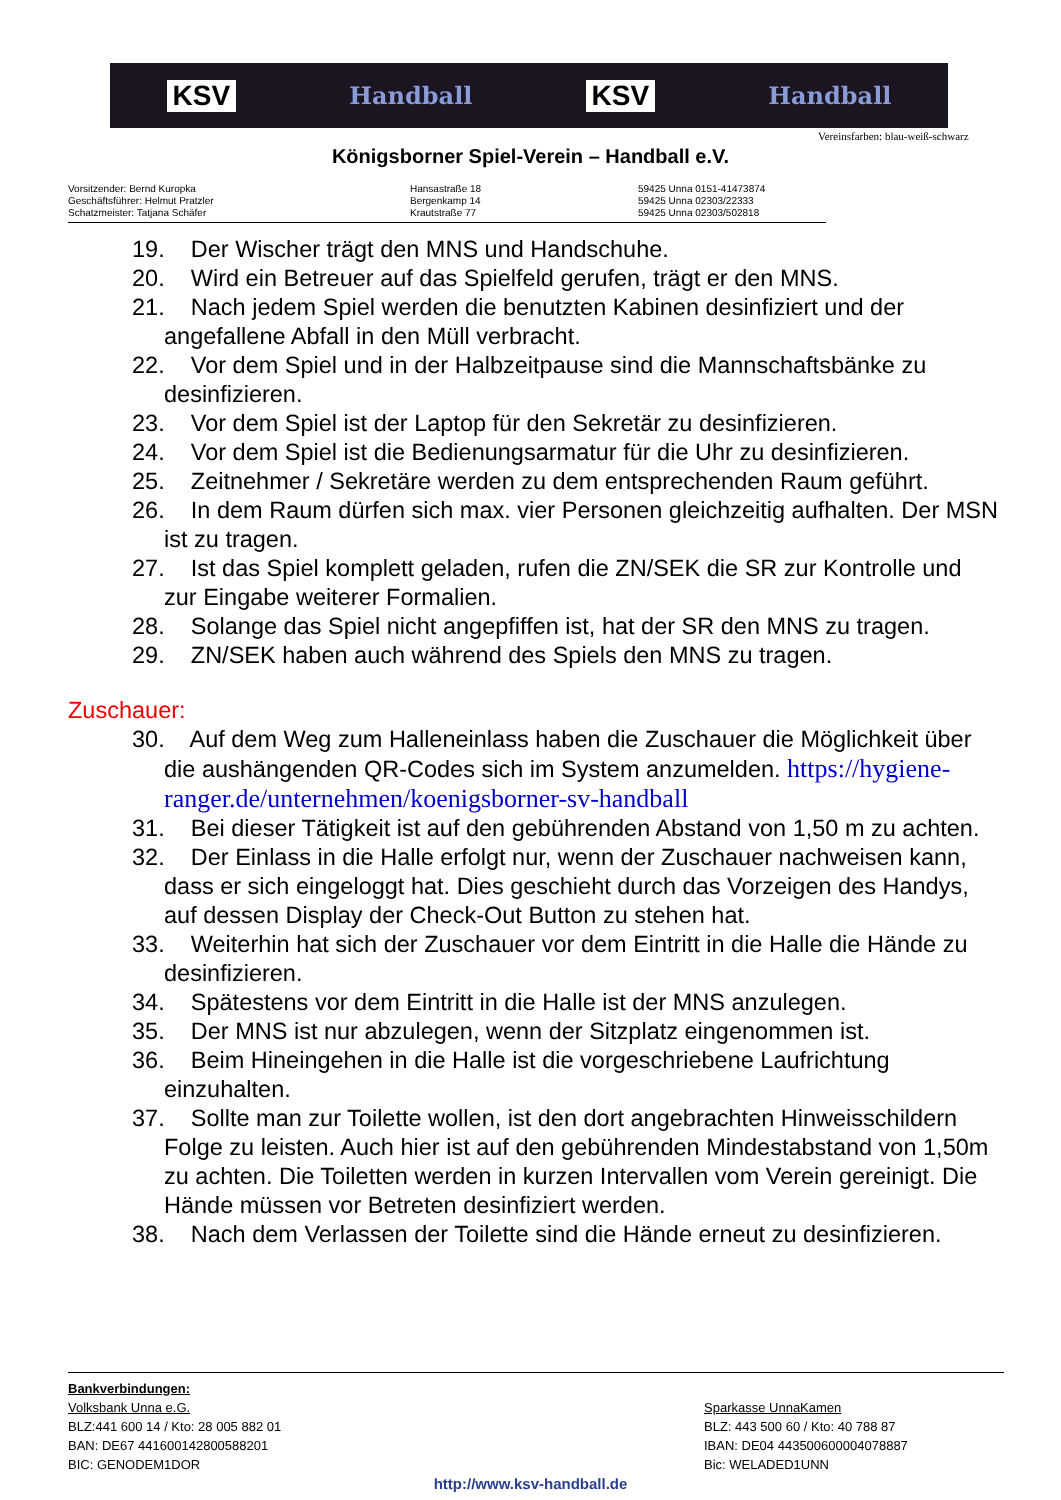KSV Handball KSV Handball
Vereinsfarben: blau-weiß-schwarz
Königsborner Spiel-Verein – Handball e.V.
Vorsitzender: Bernd Kuropka
Geschäftsführer: Helmut Pratzler
Schatzmeister: Tatjana Schäfer
Hansastraße 18
Bergenkamp 14
Krautstraße 77
59425 Unna 0151-41473874
59425 Unna 02303/22333
59425 Unna 02303/502818
19. Der Wischer trägt den MNS und Handschuhe.
20. Wird ein Betreuer auf das Spielfeld gerufen, trägt er den MNS.
21. Nach jedem Spiel werden die benutzten Kabinen desinfiziert und der angefallene Abfall in den Müll verbracht.
22. Vor dem Spiel und in der Halbzeitpause sind die Mannschaftsbänke zu desinfizieren.
23. Vor dem Spiel ist der Laptop für den Sekretär zu desinfizieren.
24. Vor dem Spiel ist die Bedienungsarmatur für die Uhr zu desinfizieren.
25. Zeitnehmer / Sekretäre werden zu dem entsprechenden Raum geführt.
26. In dem Raum dürfen sich max. vier Personen gleichzeitig aufhalten. Der MSN ist zu tragen.
27. Ist das Spiel komplett geladen, rufen die ZN/SEK die SR zur Kontrolle und zur Eingabe weiterer Formalien.
28. Solange das Spiel nicht angepfiffen ist, hat der SR den MNS zu tragen.
29. ZN/SEK haben auch während des Spiels den MNS zu tragen.
Zuschauer:
30. Auf dem Weg zum Halleneinlass haben die Zuschauer die Möglichkeit über die aushängenden QR-Codes sich im System anzumelden. https://hygiene-ranger.de/unternehmen/koenigsborner-sv-handball
31. Bei dieser Tätigkeit ist auf den gebührenden Abstand von 1,50 m zu achten.
32. Der Einlass in die Halle erfolgt nur, wenn der Zuschauer nachweisen kann, dass er sich eingeloggt hat. Dies geschieht durch das Vorzeigen des Handys, auf dessen Display der Check-Out Button zu stehen hat.
33. Weiterhin hat sich der Zuschauer vor dem Eintritt in die Halle die Hände zu desinfizieren.
34. Spätestens vor dem Eintritt in die Halle ist der MNS anzulegen.
35. Der MNS ist nur abzulegen, wenn der Sitzplatz eingenommen ist.
36. Beim Hineingehen in die Halle ist die vorgeschriebene Laufrichtung einzuhalten.
37. Sollte man zur Toilette wollen, ist den dort angebrachten Hinweisschildern Folge zu leisten. Auch hier ist auf den gebührenden Mindestabstand von 1,50m zu achten. Die Toiletten werden in kurzen Intervallen vom Verein gereinigt. Die Hände müssen vor Betreten desinfiziert werden.
38. Nach dem Verlassen der Toilette sind die Hände erneut zu desinfizieren.
Bankverbindungen:
Volksbank Unna e.G.
BLZ:441 600 14 / Kto: 28 005 882 01
BAN: DE67 441600142800588201
BIC: GENODEM1DOR
Sparkasse UnnaKamen
BLZ: 443 500 60 / Kto: 40 788 87
IBAN: DE04 443500600004078887
Bic: WELADED1UNN
http://www.ksv-handball.de